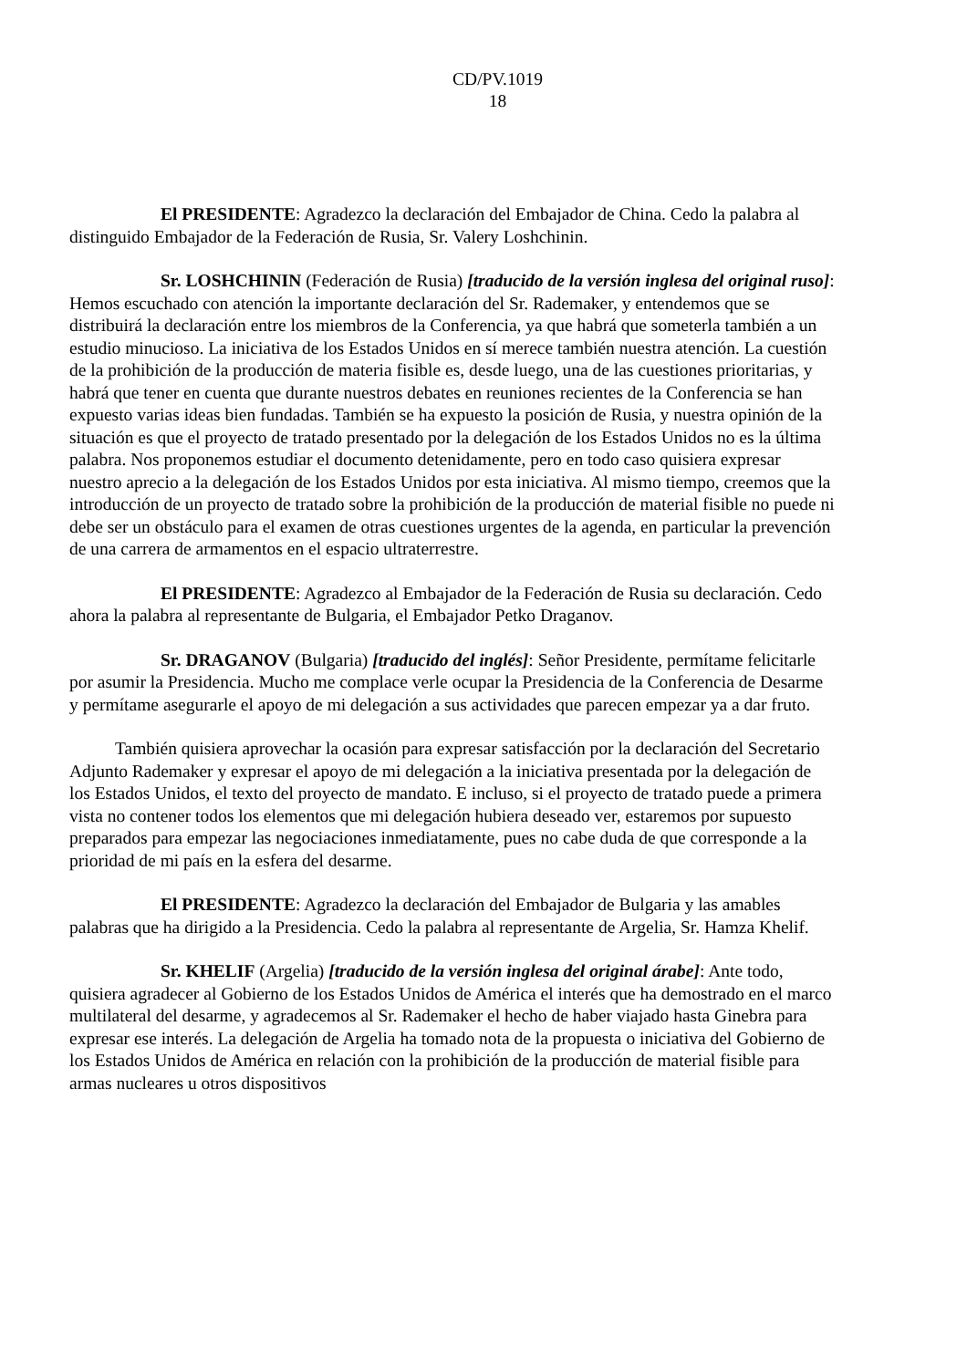CD/PV.1019
18
El PRESIDENTE: Agradezco la declaración del Embajador de China. Cedo la palabra al distinguido Embajador de la Federación de Rusia, Sr. Valery Loshchinin.
Sr. LOSHCHININ (Federación de Rusia) [traducido de la versión inglesa del original ruso]: Hemos escuchado con atención la importante declaración del Sr. Rademaker, y entendemos que se distribuirá la declaración entre los miembros de la Conferencia, ya que habrá que someterla también a un estudio minucioso. La iniciativa de los Estados Unidos en sí merece también nuestra atención. La cuestión de la prohibición de la producción de materia fisible es, desde luego, una de las cuestiones prioritarias, y habrá que tener en cuenta que durante nuestros debates en reuniones recientes de la Conferencia se han expuesto varias ideas bien fundadas. También se ha expuesto la posición de Rusia, y nuestra opinión de la situación es que el proyecto de tratado presentado por la delegación de los Estados Unidos no es la última palabra. Nos proponemos estudiar el documento detenidamente, pero en todo caso quisiera expresar nuestro aprecio a la delegación de los Estados Unidos por esta iniciativa. Al mismo tiempo, creemos que la introducción de un proyecto de tratado sobre la prohibición de la producción de material fisible no puede ni debe ser un obstáculo para el examen de otras cuestiones urgentes de la agenda, en particular la prevención de una carrera de armamentos en el espacio ultraterrestre.
El PRESIDENTE: Agradezco al Embajador de la Federación de Rusia su declaración. Cedo ahora la palabra al representante de Bulgaria, el Embajador Petko Draganov.
Sr. DRAGANOV (Bulgaria) [traducido del inglés]: Señor Presidente, permítame felicitarle por asumir la Presidencia. Mucho me complace verle ocupar la Presidencia de la Conferencia de Desarme y permítame asegurarle el apoyo de mi delegación a sus actividades que parecen empezar ya a dar fruto.
También quisiera aprovechar la ocasión para expresar satisfacción por la declaración del Secretario Adjunto Rademaker y expresar el apoyo de mi delegación a la iniciativa presentada por la delegación de los Estados Unidos, el texto del proyecto de mandato. E incluso, si el proyecto de tratado puede a primera vista no contener todos los elementos que mi delegación hubiera deseado ver, estaremos por supuesto preparados para empezar las negociaciones inmediatamente, pues no cabe duda de que corresponde a la prioridad de mi país en la esfera del desarme.
El PRESIDENTE: Agradezco la declaración del Embajador de Bulgaria y las amables palabras que ha dirigido a la Presidencia. Cedo la palabra al representante de Argelia, Sr. Hamza Khelif.
Sr. KHELIF (Argelia) [traducido de la versión inglesa del original árabe]: Ante todo, quisiera agradecer al Gobierno de los Estados Unidos de América el interés que ha demostrado en el marco multilateral del desarme, y agradecemos al Sr. Rademaker el hecho de haber viajado hasta Ginebra para expresar ese interés. La delegación de Argelia ha tomado nota de la propuesta o iniciativa del Gobierno de los Estados Unidos de América en relación con la prohibición de la producción de material fisible para armas nucleares u otros dispositivos